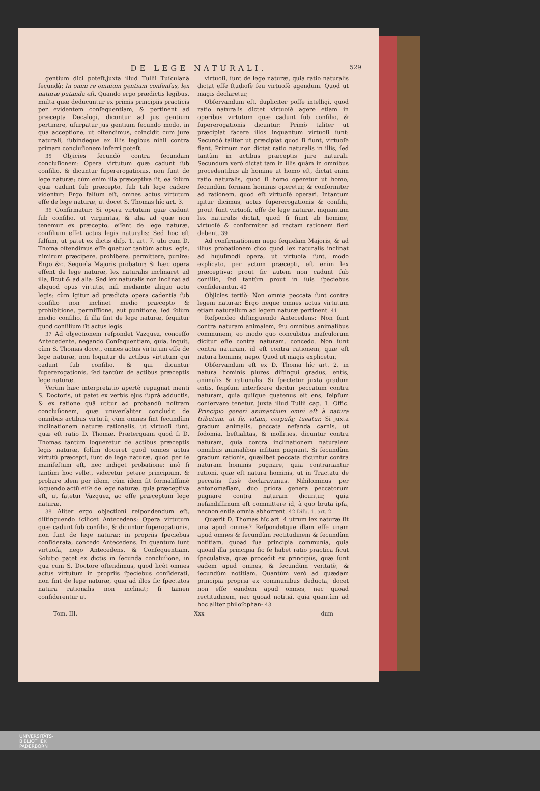DE LEGE NATURALI. 529
gentium dici poteſt,juxta illud Tullii Tuſculanâ ſecundâ: In omni re omnium gentium conſenſus, lex naturæ putanda eſt. Quando ergo prædictis legibus, multa quæ deducuntur ex primis principiis practicis per evidentem conſequentiam, & pertinent ad præcepta Decalogi, dicuntur ad jus gentium pertinere, uſurpatur jus gentium ſecundo modo, in qua acceptione, ut oſtendimus, coincidit cum jure naturali, ſubindeque ex illis legibus nihil contra primam concluſionem inferri poteſt.
35 Objicies ſecundò contra ſecundam concluſionem: Opera virtutum quæ cadunt ſub conſilio, & dicuntur ſupererogationis, non ſunt de lege naturæ; cùm enim illa præceptiva ſit, ea ſolùm quæ cadunt ſub præcepto, ſub tali lege cadere videntur: Ergo falſum eſt, omnes actus virtutum eſſe de lege naturæ, ut docet S. Thomas hîc art. 3.
36 Confirmatur: Si opera virtutum quæ cadunt ſub conſilio, ut virginitas, & alia ad quæ non tenemur ex præcepto, eſſent de lege naturæ, conſilium eſſet actus legis naturalis: Sed hoc eſt falſum, ut patet ex dictis diſp. 1. art. 7. ubi cum D. Thoma oſtendimus eſſe quatuor tantùm actus legis, nimirum præcipere, prohibere, permittere, punire: Ergo &c. Sequela Majoris probatur: Si hæc opera eſſent de lege naturæ, lex naturalis inclinaret ad illa, ſicut & ad alia: Sed lex naturalis non inclinat ad aliquod opus virtutis, niſi mediante aliquo actu legis: cùm igitur ad prædicta opera cadentia ſub conſilio non inclinet medio præcepto & prohibitione, permiſſione, aut punitione, ſed ſolùm medio conſilio, ſi illa ſint de lege naturæ, ſequitur quod conſilium ſit actus legis.
37 Ad objectionem reſpondet Vazquez, conceſſo Antecedente, negando Conſequentiam, quia, inquit, cùm S. Thomas docet, omnes actus virtutum eſſe de lege naturæ, non loquitur de actibus virtutum qui cadunt ſub conſilio, & qui dicuntur ſupererogationis, ſed tantùm de actibus præceptis lege naturæ.
Verùm hæc interpretatio apertè repugnat menti S. Doctoris, ut patet ex verbis ejus ſuprà adductis, & ex ratione quâ utitur ad probandũ noſtram concluſionem, quæ univerſaliter concludit de omnibus actibus virtutũ, cùm omnes ſint ſecundùm inclinationem naturæ rationalis, ut virtuoſi ſunt, quæ eſt ratio D. Thomæ. Præterquam quod ſi D. Thomas tantùm loqueretur de actibus præceptis legis naturæ, ſolùm doceret quod omnes actus virtutũ præcepti, ſunt de lege naturæ, quod per ſe manifeſtum eſt, nec indiget probatione: imò ſi tantùm hoc vellet, videretur petere principium, & probare idem per idem, cùm idem ſit formaliſſimè loquendo actũ eſſe de lege naturæ, quia præceptiva eſt, ut fatetur Vazquez, ac eſſe præceptum lege naturæ.
38 Aliter ergo objectioni reſpondendum eſt, diſtinguendo ſcilicet Antecedens: Opera virtutum quæ cadunt ſub conſilio, & dicuntur ſuperogationis, non ſunt de lege naturæ: in propriis ſpeciebus conſiderata, concedo Antecedens. In quantum ſunt virtuoſa, nego Antecedens, & Conſequentiam. Solutio patet ex dictis in ſecunda concluſione, in qua cum S. Doctore oſtendimus, quod licèt omnes actus virtutum in propriis ſpeciebus conſiderati, non ſint de lege naturæ, quia ad illos ſic ſpectatos natura rationalis non inclinat; ſi tamen conſiderentur ut
virtuoſi, ſunt de lege naturæ, quia ratio naturalis dictat eſſe ſtudioſè ſeu virtuoſè agendum. Quod ut magis declaretur,
Obſervandum eſt, dupliciter poſſe intelligi, quod ratio naturalis dictet virtuoſè agere etiam in operibus virtutum quæ cadunt ſub conſilio, & ſupererogationis dicuntur: Primò taliter ut præcipiat facere illos inquantum virtuoſi ſunt: Secundò taliter ut præcipiat quod ſi fiunt, virtuoſè fiant. Primum non dictat ratio naturalis in illis, ſed tantùm in actibus præceptis jure naturali. Secundum verò dictat tam in illis quàm in omnibus procedentibus ab homine ut homo eſt, dictat enim ratio naturalis, quod ſi homo operetur ut homo, ſecundùm formam hominis operetur, & conformiter ad rationem, quod eſt virtuoſè operari. Intantum igitur dicimus, actus ſupererogationis & conſilii, prout ſunt virtuoſi, eſſe de lege naturæ, inquantum lex naturalis dictat, quod ſi fiunt ab homine, virtuoſè & conformiter ad rectam rationem fieri debent. 39
Ad confirmationem nego ſequelam Majoris, & ad illius probationem dico quod lex naturalis inclinat ad hujuſmodi opera, ut virtuoſa ſunt, modo explicato, per actum præcepti, eſt enim lex præceptiva: prout ſic autem non cadunt ſub conſilio, ſed tantùm prout in ſuis ſpeciebus conſiderantur. 40
Objicies tertiò: Non omnia peccata ſunt contra legem naturæ: Ergo neque omnes actus virtutum etiam naturalium ad legem naturæ pertinent. 41
Reſpondeo diſtinguendo Antecedens: Non ſunt contra naturam animalem, ſeu omnibus animalibus communem, eo modo quo concubitus maſculorum dicitur eſſe contra naturam, concedo. Non ſunt contra naturam, id eſt contra rationem, quæ eſt natura hominis, nego. Quod ut magis explicetur,
Obſervandum eſt ex D. Thoma hîc art. 2. in natura hominis plures diſtingui gradus, entis, animalis & rationalis. Si ſpectetur juxta gradum entis, ſeipſum interficere dicitur peccatum contra naturam, quia quiſque quatenus eſt ens, ſeipſum conſervare tenetur, juxta illud Tullii cap. 1. Offic. Principio generi animantium omni eſt à natura tributum, ut ſe, vitam, corpuſq; tueatur. Si juxta gradum animalis, peccata nefanda carnis, ut ſodomia, beſtialitas, & mollities, dicuntur contra naturam, quia contra inclinationem naturalem omnibus animalibus inſitam pugnant. Si ſecundùm gradum rationis, quælibet peccata dicuntur contra naturam hominis pugnare, quia contrariantur rationi, quæ eſt natura hominis, ut in Tractatu de peccatis fusè declaravimus. Nihilominus per antonomaſiam, duo priora genera peccatorum pugnare contra naturam dicuntur, quia nefandiſſimum eſt committere id, à quo bruta ipſa, necnon entia omnia abhorrent. 42 Diſp. 1. art. 2.
Quærit D. Thomas hîc art. 4 utrum lex naturæ ſit una apud omnes? Reſpondetque illam eſſe unam apud omnes & ſecundùm rectitudinem & ſecundùm notitiam, quoad ſua principia communia, quia quoad illa principia ſic ſe habet ratio practica ſicut ſpeculativa, quæ procedit ex principiis, quæ ſunt eadem apud omnes, & ſecundùm veritatẽ, & ſecundùm notitiam. Quantùm verò ad quædam principia propria ex communibus deducta, docet non eſſe eandem apud omnes, nec quoad rectitudinem, nec quoad notitiá, quia quantùm ad hoc aliter philoſophan- 43
Tom. III. Xxx dum
UNIVERSITÄTS-
BIBLIOTHEK
PADERBORN